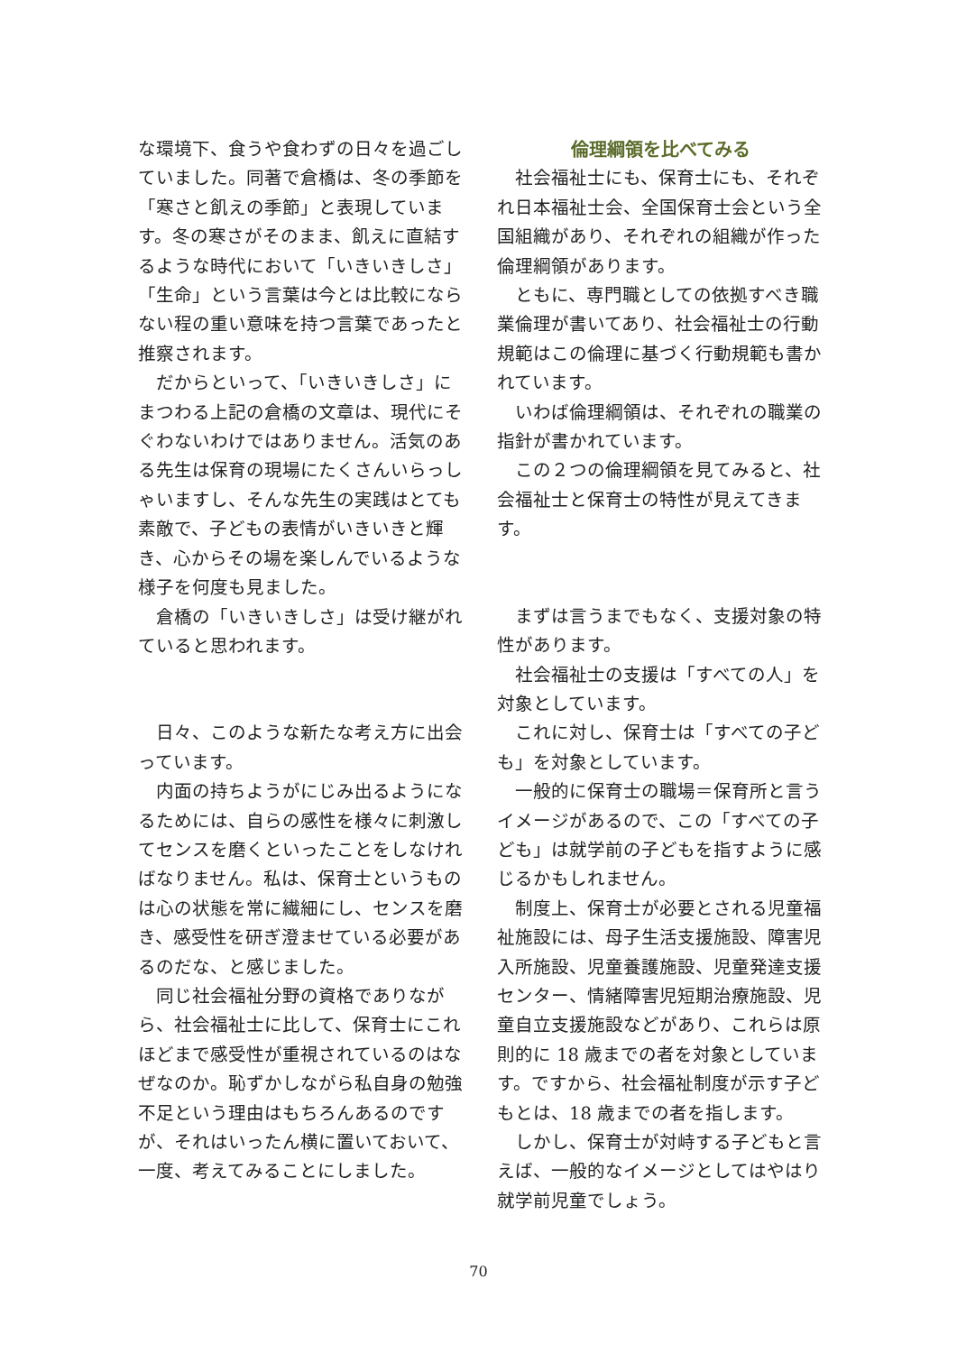な環境下、食うや食わずの日々を過ごしていました。同著で倉橋は、冬の季節を「寒さと飢えの季節」と表現しています。冬の寒さがそのまま、飢えに直結するような時代において「いきいきしさ」「生命」という言葉は今とは比較にならない程の重い意味を持つ言葉であったと推察されます。
　だからといって、「いきいきしさ」にまつわる上記の倉橋の文章は、現代にそぐわないわけではありません。活気のある先生は保育の現場にたくさんいらっしゃいますし、そんな先生の実践はとても素敵で、子どもの表情がいきいきと輝き、心からその場を楽しんでいるような様子を何度も見ました。
　倉橋の「いきいきしさ」は受け継がれていると思われます。
　日々、このような新たな考え方に出会っています。
　内面の持ちようがにじみ出るようになるためには、自らの感性を様々に刺激してセンスを磨くといったことをしなければなりません。私は、保育士というものは心の状態を常に繊細にし、センスを磨き、感受性を研ぎ澄ませている必要があるのだな、と感じました。
　同じ社会福祉分野の資格でありながら、社会福祉士に比して、保育士にこれほどまで感受性が重視されているのはなぜなのか。恥ずかしながら私自身の勉強不足という理由はもちろんあるのですが、それはいったん横に置いておいて、一度、考えてみることにしました。
倫理綱領を比べてみる
　社会福祉士にも、保育士にも、それぞれ日本福祉士会、全国保育士会という全国組織があり、それぞれの組織が作った倫理綱領があります。
　ともに、専門職としての依拠すべき職業倫理が書いてあり、社会福祉士の行動規範はこの倫理に基づく行動規範も書かれています。
　いわば倫理綱領は、それぞれの職業の指針が書かれています。
　この２つの倫理綱領を見てみると、社会福祉士と保育士の特性が見えてきます。
　まずは言うまでもなく、支援対象の特性があります。
　社会福祉士の支援は「すべての人」を対象としています。
　これに対し、保育士は「すべての子ども」を対象としています。
　一般的に保育士の職場＝保育所と言うイメージがあるので、この「すべての子ども」は就学前の子どもを指すように感じるかもしれません。
　制度上、保育士が必要とされる児童福祉施設には、母子生活支援施設、障害児入所施設、児童養護施設、児童発達支援センター、情緒障害児短期治療施設、児童自立支援施設などがあり、これらは原則的に 18 歳までの者を対象としています。ですから、社会福祉制度が示す子どもとは、18 歳までの者を指します。
　しかし、保育士が対峙する子どもと言えば、一般的なイメージとしてはやはり就学前児童でしょう。
70